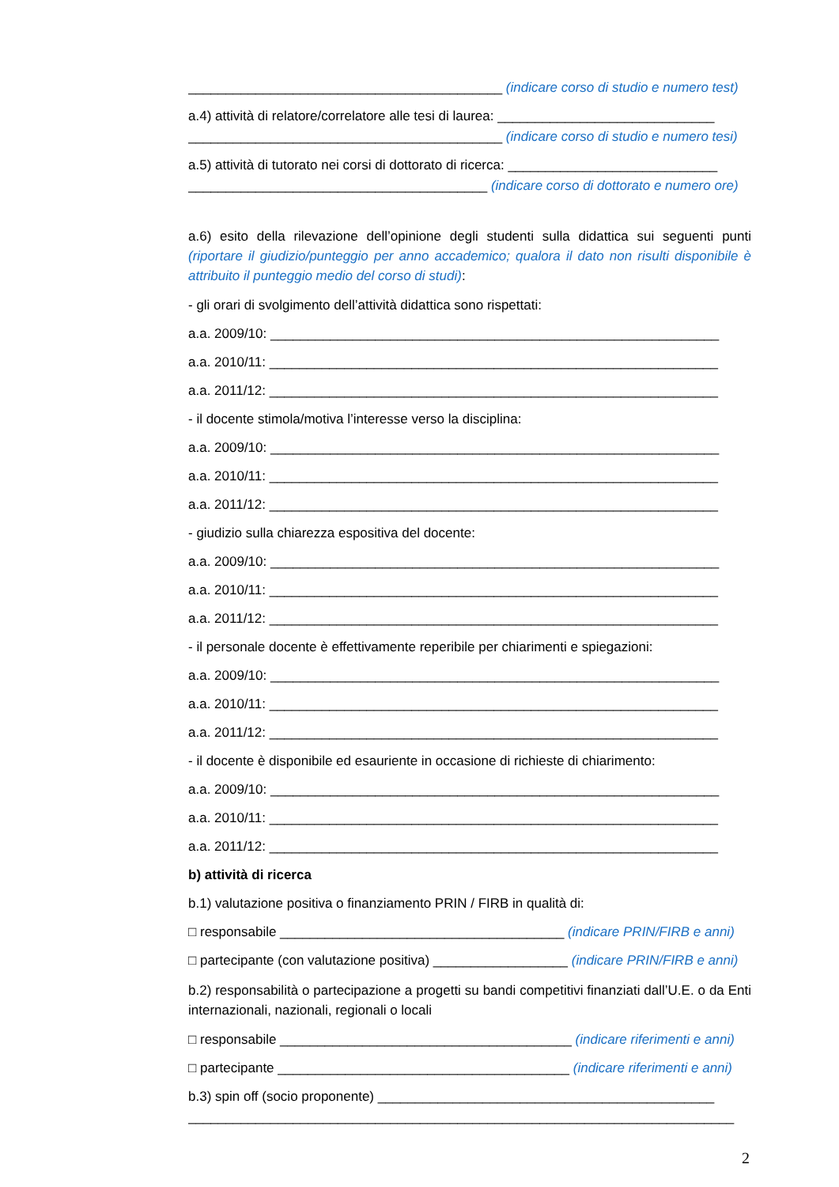__________________________________________ (indicare corso di studio e numero test)
a.4) attività di relatore/correlatore alle tesi di laurea: _____________________________
__________________________________________ (indicare corso di studio e numero tesi)
a.5) attività di tutorato nei corsi di dottorato di ricerca: ____________________________
________________________________________ (indicare corso di dottorato e numero ore)
a.6) esito della rilevazione dell’opinione degli studenti sulla didattica sui seguenti punti (riportare il giudizio/punteggio per anno accademico; qualora il dato non risulti disponibile è attribuito il punteggio medio del corso di studi):
- gli orari di svolgimento dell’attività didattica sono rispettati:
a.a. 2009/10: ____________________________________________________________
a.a. 2010/11: ____________________________________________________________
a.a. 2011/12: ____________________________________________________________
- il docente stimola/motiva l’interesse verso la disciplina:
a.a. 2009/10: ____________________________________________________________
a.a. 2010/11: ____________________________________________________________
a.a. 2011/12: ____________________________________________________________
- giudizio sulla chiarezza espositiva del docente:
a.a. 2009/10: ____________________________________________________________
a.a. 2010/11: ____________________________________________________________
a.a. 2011/12: ____________________________________________________________
- il personale docente è effettivamente reperibile per chiarimenti e spiegazioni:
a.a. 2009/10: ____________________________________________________________
a.a. 2010/11: ____________________________________________________________
a.a. 2011/12: ____________________________________________________________
- il docente è disponibile ed esauriente in occasione di richieste di chiarimento:
a.a. 2009/10: ____________________________________________________________
a.a. 2010/11: ____________________________________________________________
a.a. 2011/12: ____________________________________________________________
b) attività di ricerca
b.1) valutazione positiva o finanziamento PRIN / FIRB in qualità di:
□ responsabile ______________________________________ (indicare PRIN/FIRB e anni)
□ partecipante (con valutazione positiva) __________________ (indicare PRIN/FIRB e anni)
b.2) responsabilità o partecipazione a progetti su bandi competitivi finanziati dall’U.E. o da Enti internazionali, nazionali, regionali o locali
□ responsabile _______________________________________ (indicare riferimenti e anni)
□ partecipante _______________________________________ (indicare riferimenti e anni)
b.3) spin off (socio proponente) _____________________________________________
_________________________________________________________________________
2